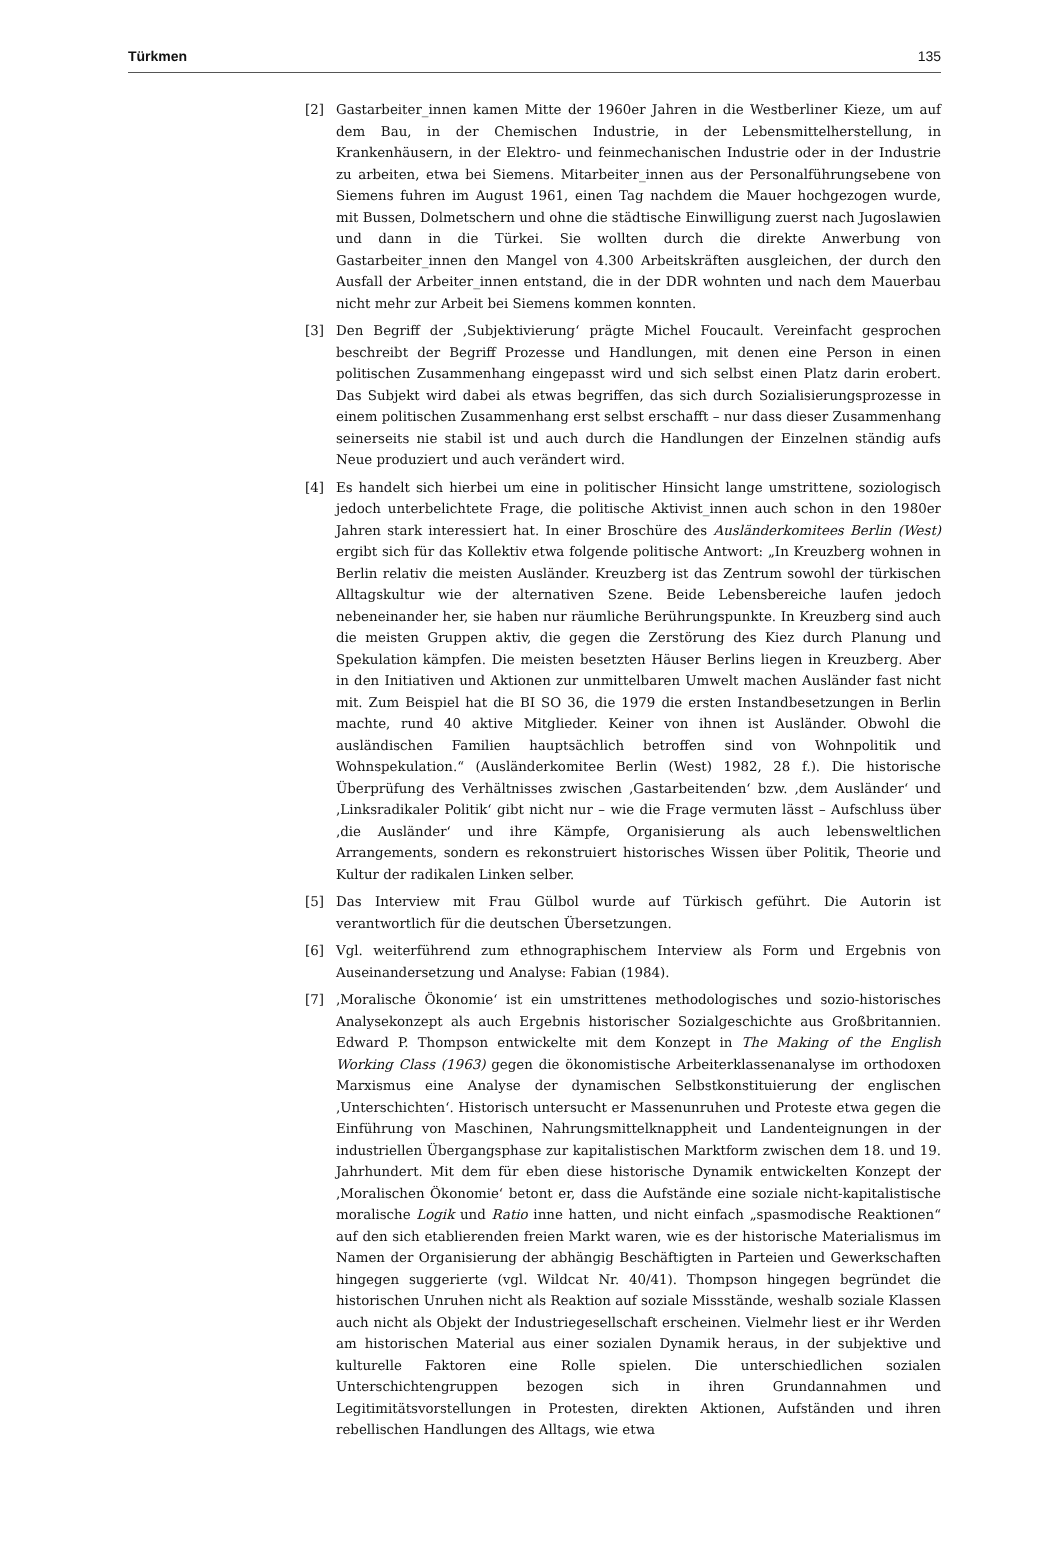Türkmen 135
[2] Gastarbeiter_innen kamen Mitte der 1960er Jahren in die Westberliner Kieze, um auf dem Bau, in der Chemischen Industrie, in der Lebensmittelherstellung, in Krankenhäusern, in der Elektro- und feinmechanischen Industrie oder in der Industrie zu arbeiten, etwa bei Siemens. Mitarbeiter_innen aus der Personalführungsebene von Siemens fuhren im August 1961, einen Tag nachdem die Mauer hochgezogen wurde, mit Bussen, Dolmetschern und ohne die städtische Einwilligung zuerst nach Jugoslawien und dann in die Türkei. Sie wollten durch die direkte Anwerbung von Gastarbeiter_innen den Mangel von 4.300 Arbeitskräften ausgleichen, der durch den Ausfall der Arbeiter_innen entstand, die in der DDR wohnten und nach dem Mauerbau nicht mehr zur Arbeit bei Siemens kommen konnten.
[3] Den Begriff der ‚Subjektivierung‘ prägte Michel Foucault. Vereinfacht gesprochen beschreibt der Begriff Prozesse und Handlungen, mit denen eine Person in einen politischen Zusammenhang eingepasst wird und sich selbst einen Platz darin erobert. Das Subjekt wird dabei als etwas begriffen, das sich durch Sozialisierungsprozesse in einem politischen Zusammenhang erst selbst erschafft – nur dass dieser Zusammenhang seinerseits nie stabil ist und auch durch die Handlungen der Einzelnen ständig aufs Neue produziert und auch verändert wird.
[4] Es handelt sich hierbei um eine in politischer Hinsicht lange umstrittene, soziologisch jedoch unterbelichtete Frage, die politische Aktivist_innen auch schon in den 1980er Jahren stark interessiert hat. In einer Broschüre des Ausländerkomitees Berlin (West) ergibt sich für das Kollektiv etwa folgende politische Antwort: „In Kreuzberg wohnen in Berlin relativ die meisten Ausländer. Kreuzberg ist das Zentrum sowohl der türkischen Alltagskultur wie der alternativen Szene. Beide Lebensbereiche laufen jedoch nebeneinander her, sie haben nur räumliche Berührungspunkte. In Kreuzberg sind auch die meisten Gruppen aktiv, die gegen die Zerstörung des Kiez durch Planung und Spekulation kämpfen. Die meisten besetzten Häuser Berlins liegen in Kreuzberg. Aber in den Initiativen und Aktionen zur unmittelbaren Umwelt machen Ausländer fast nicht mit. Zum Beispiel hat die BI SO 36, die 1979 die ersten Instandbesetzungen in Berlin machte, rund 40 aktive Mitglieder. Keiner von ihnen ist Ausländer. Obwohl die ausländischen Familien hauptsächlich betroffen sind von Wohnpolitik und Wohnspekulation.“ (Ausländerkomitee Berlin (West) 1982, 28 f.). Die historische Überprüfung des Verhältnisses zwischen ‚Gastarbeitenden‘ bzw. ‚dem Ausländer‘ und ‚Linksradikaler Politik‘ gibt nicht nur – wie die Frage vermuten lässt – Aufschluss über ‚die Ausländer‘ und ihre Kämpfe, Organisierung als auch lebensweltlichen Arrangements, sondern es rekonstruiert historisches Wissen über Politik, Theorie und Kultur der radikalen Linken selber.
[5] Das Interview mit Frau Gülbol wurde auf Türkisch geführt. Die Autorin ist verantwortlich für die deutschen Übersetzungen.
[6] Vgl. weiterführend zum ethnographischem Interview als Form und Ergebnis von Auseinandersetzung und Analyse: Fabian (1984).
[7] ‚Moralische Ökonomie‘ ist ein umstrittenes methodologisches und sozio-historisches Analysekonzept als auch Ergebnis historischer Sozialgeschichte aus Großbritannien. Edward P. Thompson entwickelte mit dem Konzept in The Making of the English Working Class (1963) gegen die ökonomistische Arbeiterklassenanalyse im orthodoxen Marxismus eine Analyse der dynamischen Selbstkonstituierung der englischen ‚Unterschichten‘. Historisch untersucht er Massenunruhen und Proteste etwa gegen die Einführung von Maschinen, Nahrungsmittelknappheit und Landenteignungen in der industriellen Übergangsphase zur kapitalistischen Marktform zwischen dem 18. und 19. Jahrhundert. Mit dem für eben diese historische Dynamik entwickelten Konzept der ‚Moralischen Ökonomie‘ betont er, dass die Aufstände eine soziale nicht-kapitalistische moralische Logik und Ratio inne hatten, und nicht einfach „spasmodische Reaktionen“ auf den sich etablierenden freien Markt waren, wie es der historische Materialismus im Namen der Organisierung der abhängig Beschäftigten in Parteien und Gewerkschaften hingegen suggerierte (vgl. Wildcat Nr. 40/41). Thompson hingegen begründet die historischen Unruhen nicht als Reaktion auf soziale Missstände, weshalb soziale Klassen auch nicht als Objekt der Industriegesellschaft erscheinen. Vielmehr liest er ihr Werden am historischen Material aus einer sozialen Dynamik heraus, in der subjektive und kulturelle Faktoren eine Rolle spielen. Die unterschiedlichen sozialen Unterschichtengruppen bezogen sich in ihren Grundannahmen und Legitimitätsvorstellungen in Protesten, direkten Aktionen, Aufständen und ihren rebellischen Handlungen des Alltags, wie etwa